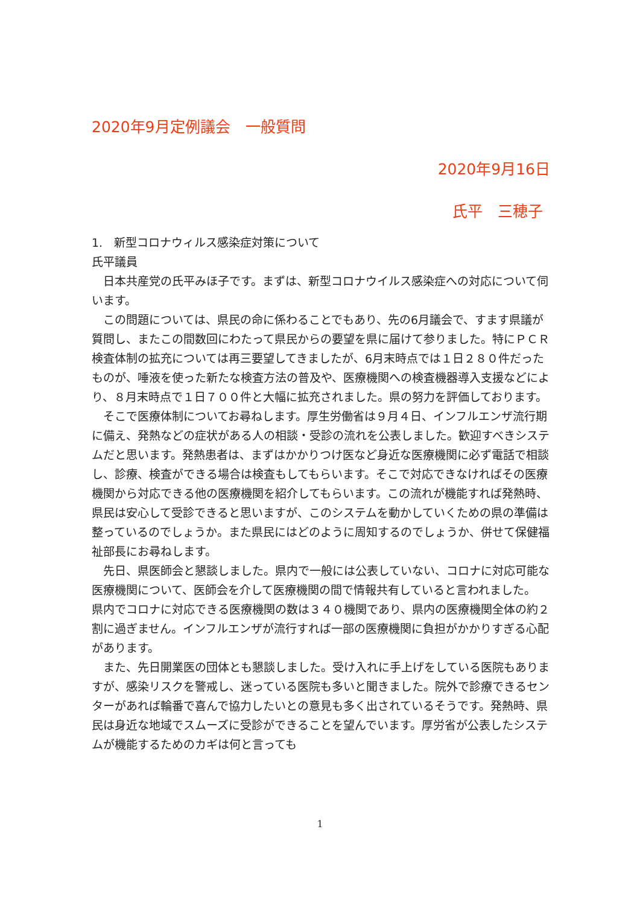2020年9月定例議会　一般質問
2020年9月16日
氏平　三穂子
1.　新型コロナウィルス感染症対策について
氏平議員
　日本共産党の氏平みほ子です。まずは、新型コロナウイルス感染症への対応について伺います。
　この問題については、県民の命に係わることでもあり、先の6月議会で、すます県議が質問し、またこの間数回にわたって県民からの要望を県に届けて参りました。特にＰＣＲ検査体制の拡充については再三要望してきましたが、6月末時点では１日２８０件だったものが、唾液を使った新たな検査方法の普及や、医療機関への検査機器導入支援などにより、８月末時点で１日７００件と大幅に拡充されました。県の努力を評価しております。
　そこで医療体制についてお尋ねします。厚生労働省は９月４日、インフルエンザ流行期に備え、発熱などの症状がある人の相談・受診の流れを公表しました。歓迎すべきシステムだと思います。発熱患者は、まずはかかりつけ医など身近な医療機関に必ず電話で相談し、診療、検査ができる場合は検査もしてもらいます。そこで対応できなければその医療機関から対応できる他の医療機関を紹介してもらいます。この流れが機能すれば発熱時、県民は安心して受診できると思いますが、このシステムを動かしていくための県の準備は整っているのでしょうか。また県民にはどのように周知するのでしょうか、併せて保健福祉部長にお尋ねします。
　先日、県医師会と懇談しました。県内で一般には公表していない、コロナに対応可能な医療機関について、医師会を介して医療機関の間で情報共有していると言われました。
県内でコロナに対応できる医療機関の数は３４０機関であり、県内の医療機関全体の約２割に過ぎません。インフルエンザが流行すれば一部の医療機関に負担がかかりすぎる心配があります。
　また、先日開業医の団体とも懇談しました。受け入れに手上げをしている医院もありますが、感染リスクを警戒し、迷っている医院も多いと聞きました。院外で診療できるセンターがあれば輪番で喜んで協力したいとの意見も多く出されているそうです。発熱時、県民は身近な地域でスムーズに受診ができることを望んでいます。厚労省が公表したシステムが機能するためのカギは何と言っても
1